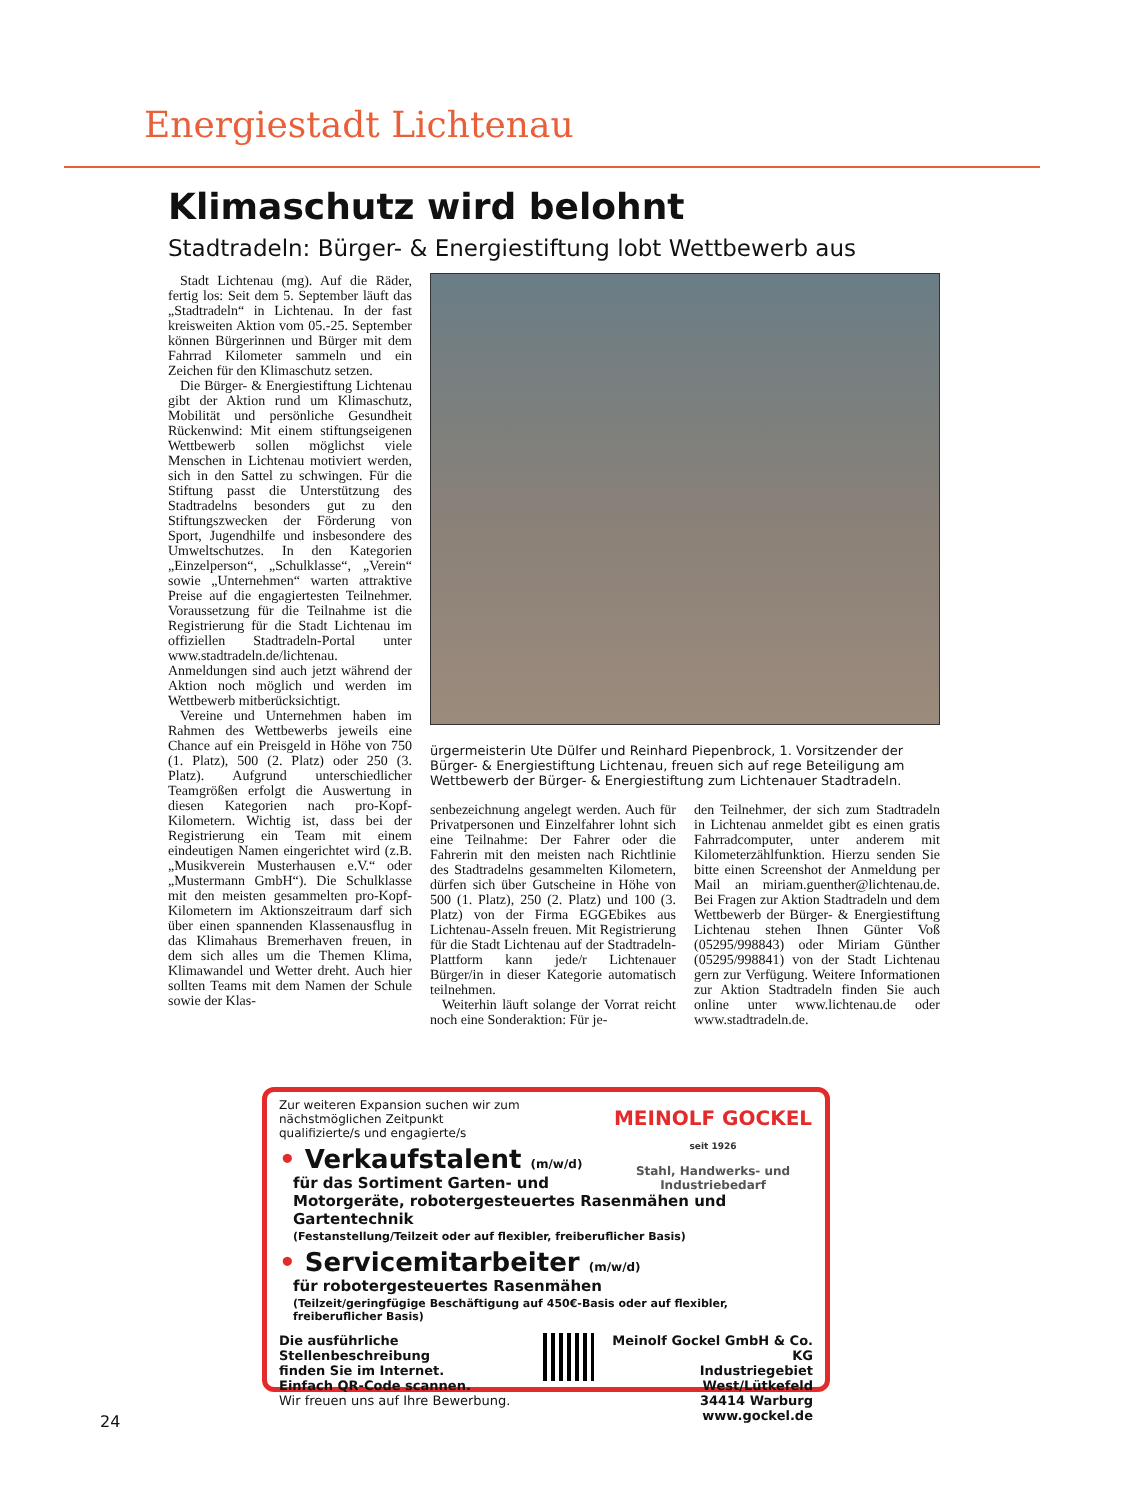Energiestadt Lichtenau
Klimaschutz wird belohnt
Stadtradeln: Bürger- & Energiestiftung lobt Wettbewerb aus
Stadt Lichtenau (mg). Auf die Räder, fertig los: Seit dem 5. September läuft das „Stadtradeln“ in Lichtenau. In der fast kreisweiten Aktion vom 05.-25. September können Bürgerinnen und Bürger mit dem Fahrrad Kilometer sammeln und ein Zeichen für den Klimaschutz setzen.
Die Bürger- & Energiestiftung Lichtenau gibt der Aktion rund um Klimaschutz, Mobilität und persönliche Gesundheit Rückenwind: Mit einem stiftungseigenen Wettbewerb sollen möglichst viele Menschen in Lichtenau motiviert werden, sich in den Sattel zu schwingen. Für die Stiftung passt die Unterstützung des Stadtradelns besonders gut zu den Stiftungszwecken der Förderung von Sport, Jugendhilfe und insbesondere des Umweltschutzes. In den Kategorien „Einzelperson“, „Schulklasse“, „Verein“ sowie „Unternehmen“ warten attraktive Preise auf die engagiertesten Teilnehmer. Voraussetzung für die Teilnahme ist die Registrierung für die Stadt Lichtenau im offiziellen Stadtradeln-Portal unter www.stadtradeln.de/lichtenau. Anmeldungen sind auch jetzt während der Aktion noch möglich und werden im Wettbewerb mitberücksichtigt.
Vereine und Unternehmen haben im Rahmen des Wettbewerbs jeweils eine Chance auf ein Preisgeld in Höhe von 750 (1. Platz), 500 (2. Platz) oder 250 (3. Platz). Aufgrund unterschiedlicher Teamgrößen erfolgt die Auswertung in diesen Kategorien nach pro-Kopf-Kilometern. Wichtig ist, dass bei der Registrierung ein Team mit einem eindeutigen Namen eingerichtet wird (z.B. „Musikverein Musterhausen e.V.“ oder „Mustermann GmbH“). Die Schulklasse mit den meisten gesammelten pro-Kopf-Kilometern im Aktionszeitraum darf sich über einen spannenden Klassenausflug in das Klimahaus Bremerhaven freuen, in dem sich alles um die Themen Klima, Klimawandel und Wetter dreht. Auch hier sollten Teams mit dem Namen der Schule sowie der Klas-
ürgermeisterin Ute Dülfer und Reinhard Piepenbrock, 1. Vorsitzender der Bürger- & Energiestiftung Lichtenau, freuen sich auf rege Beteiligung am Wettbewerb der Bürger- & Energiestiftung zum Lichtenauer Stadtradeln.
senbezeichnung angelegt werden. Auch für Privatpersonen und Einzelfahrer lohnt sich eine Teilnahme: Der Fahrer oder die Fahrerin mit den meisten nach Richtlinie des Stadtradelns gesammelten Kilometern, dürfen sich über Gutscheine in Höhe von 500 (1. Platz), 250 (2. Platz) und 100 (3. Platz) von der Firma EGGEbikes aus Lichtenau-Asseln freuen. Mit Registrierung für die Stadt Lichtenau auf der Stadtradeln-Plattform kann jede/r Lichtenauer Bürger/in in dieser Kategorie automatisch teilnehmen.
Weiterhin läuft solange der Vorrat reicht noch eine Sonderaktion: Für je-
den Teilnehmer, der sich zum Stadtradeln in Lichtenau anmeldet gibt es einen gratis Fahrradcomputer, unter anderem mit Kilometerzählfunktion. Hierzu senden Sie bitte einen Screenshot der Anmeldung per Mail an miriam.guenther@lichtenau.de. Bei Fragen zur Aktion Stadtradeln und dem Wettbewerb der Bürger- & Energiestiftung Lichtenau stehen Ihnen Günter Voß (05295/998843) oder Miriam Günther (05295/998841) von der Stadt Lichtenau gern zur Verfügung. Weitere Informationen zur Aktion Stadtradeln finden Sie auch online unter www.lichtenau.de oder www.stadtradeln.de.
MEINOLF GOCKEL
seit 1926
Stahl, Handwerks- und Industriebedarf
Zur weiteren Expansion suchen wir zum nächstmöglichen Zeitpunkt
qualifizierte/s und engagierte/s
• Verkaufstalent (m/w/d)
für das Sortiment Garten- und Motorgeräte, robotergesteuertes Rasenmähen und Gartentechnik
(Festanstellung/Teilzeit oder auf flexibler, freiberuflicher Basis)
• Servicemitarbeiter (m/w/d)
für robotergesteuertes Rasenmähen
(Teilzeit/geringfügige Beschäftigung auf 450€-Basis oder auf flexibler, freiberuflicher Basis)
Die ausführliche Stellenbeschreibung
finden Sie im Internet.
Einfach QR-Code scannen.
Wir freuen uns auf Ihre Bewerbung.
Meinolf Gockel GmbH & Co. KG
Industriegebiet West/Lütkefeld
34414 Warburg
www.gockel.de
24